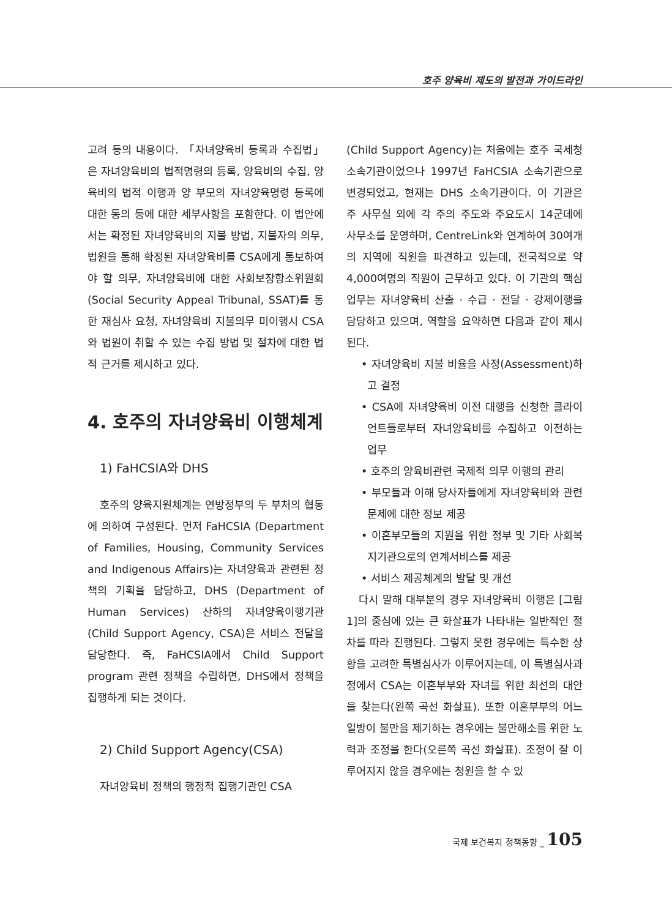호주 양육비 제도의 발전과 가이드라인
고려 등의 내용이다. 「자녀양육비 등록과 수집법」은 자녀양육비의 법적명령의 등록, 양육비의 수집, 양육비의 법적 이행과 양 부모의 자녀양육명령 등록에 대한 동의 등에 대한 세부사항을 포함한다. 이 법안에서는 확정된 자녀양육비의 지불 방법, 지불자의 의무, 법원을 통해 확정된 자녀양육비를 CSA에게 통보하여야 할 의무, 자녀양육비에 대한 사회보장항소위원회(Social Security Appeal Tribunal, SSAT)를 통한 재심사 요청, 자녀양육비 지불의무 미이행시 CSA와 법원이 취할 수 있는 수집 방법 및 절차에 대한 법적 근거를 제시하고 있다.
4. 호주의 자녀양육비 이행체계
1) FaHCSIA와 DHS
호주의 양육지원체계는 연방정부의 두 부처의 협동에 의하여 구성된다. 먼저 FaHCSIA (Department of Families, Housing, Community Services and Indigenous Affairs)는 자녀양육과 관련된 정책의 기획을 담당하고, DHS (Department of Human Services) 산하의 자녀양육이행기관(Child Support Agency, CSA)은 서비스 전달을 담당한다. 즉, FaHCSIA에서 Child Support program 관련 정책을 수립하면, DHS에서 정책을 집행하게 되는 것이다.
2) Child Support Agency(CSA)
자녀양육비 정책의 행정적 집행기관인 CSA
(Child Support Agency)는 처음에는 호주 국세청 소속기관이었으나 1997년 FaHCSIA 소속기관으로 변경되었고, 현재는 DHS 소속기관이다. 이 기관은 주 사무실 외에 각 주의 주도와 주요도시 14군데에 사무소를 운영하며, CentreLink와 연계하여 30여개의 지역에 직원을 파견하고 있는데, 전국적으로 약 4,000여명의 직원이 근무하고 있다. 이 기관의 핵심업무는 자녀양육비 산출 · 수급 · 전달 · 강제이행을 담당하고 있으며, 역할을 요약하면 다음과 같이 제시된다.
• 자녀양육비 지불 비율을 사정(Assessment)하고 결정
• CSA에 자녀양육비 이전 대행을 신청한 클라이언트들로부터 자녀양육비를 수집하고 이전하는 업무
• 호주의 양육비관련 국제적 의무 이행의 관리
• 부모들과 이해 당사자들에게 자녀양육비와 관련 문제에 대한 정보 제공
• 이혼부모들의 지원을 위한 정부 및 기타 사회복지기관으로의 연계서비스를 제공
• 서비스 제공체계의 발달 및 개선
다시 말해 대부분의 경우 자녀양육비 이행은 [그림 1]의 중심에 있는 큰 화살표가 나타내는 일반적인 절차를 따라 진행된다. 그렇지 못한 경우에는 특수한 상황을 고려한 특별심사가 이루어지는데, 이 특별심사과정에서 CSA는 이혼부부와 자녀를 위한 최선의 대안을 찾는다(왼쪽 곡선 화살표). 또한 이혼부부의 어느 일방이 불만을 제기하는 경우에는 불만해소를 위한 노력과 조정을 한다(오른쪽 곡선 화살표). 조정이 잘 이루어지지 않을 경우에는 청원을 할 수 있
국제 보건복지 정책동향 _ 105